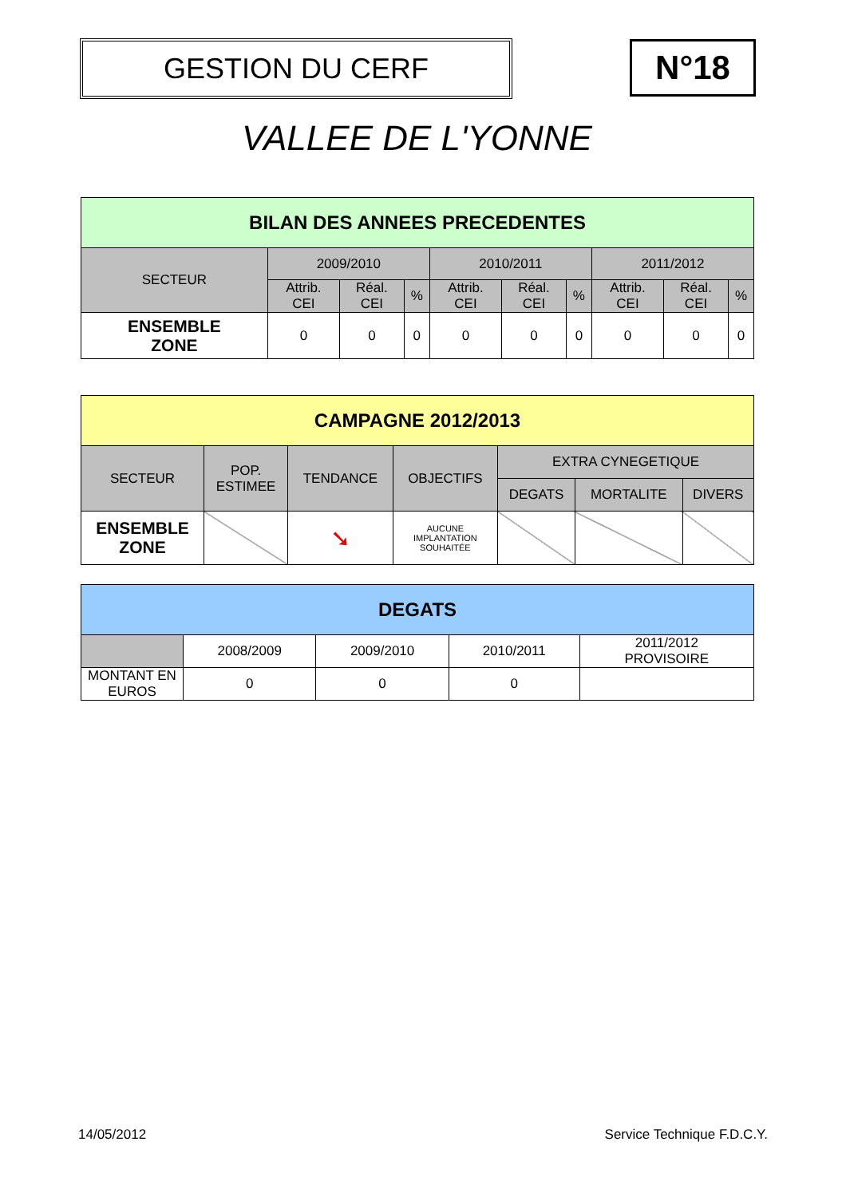GESTION DU CERF N°18
VALLEE DE L'YONNE
| BILAN DES ANNEES PRECEDENTES | | | | | | | | | |
| --- | --- | --- | --- | --- | --- | --- | --- | --- | --- |
| SECTEUR | 2009/2010 | | | 2010/2011 | | | 2011/2012 | | |
| | Attrib. CEI | Réal. CEI | % | Attrib. CEI | Réal. CEI | % | Attrib. CEI | Réal. CEI | % |
| ENSEMBLE ZONE | 0 | 0 | 0 | 0 | 0 | 0 | 0 | 0 | 0 |
| CAMPAGNE 2012/2013 | | | | | | |
| --- | --- | --- | --- | --- | --- | --- |
| SECTEUR | POP. ESTIMEE | TENDANCE | OBJECTIFS | EXTRA CYNEGETIQUE | | |
| | | | | DEGATS | MORTALITE | DIVERS |
| ENSEMBLE ZONE | | ➘ | AUCUNE IMPLANTATION SOUHAITÉE | | | |
| DEGATS | | | | |
| --- | --- | --- | --- | --- |
| | 2008/2009 | 2009/2010 | 2010/2011 | 2011/2012 PROVISOIRE |
| MONTANT EN EUROS | 0 | 0 | 0 | |
14/05/2012 Service Technique F.D.C.Y.